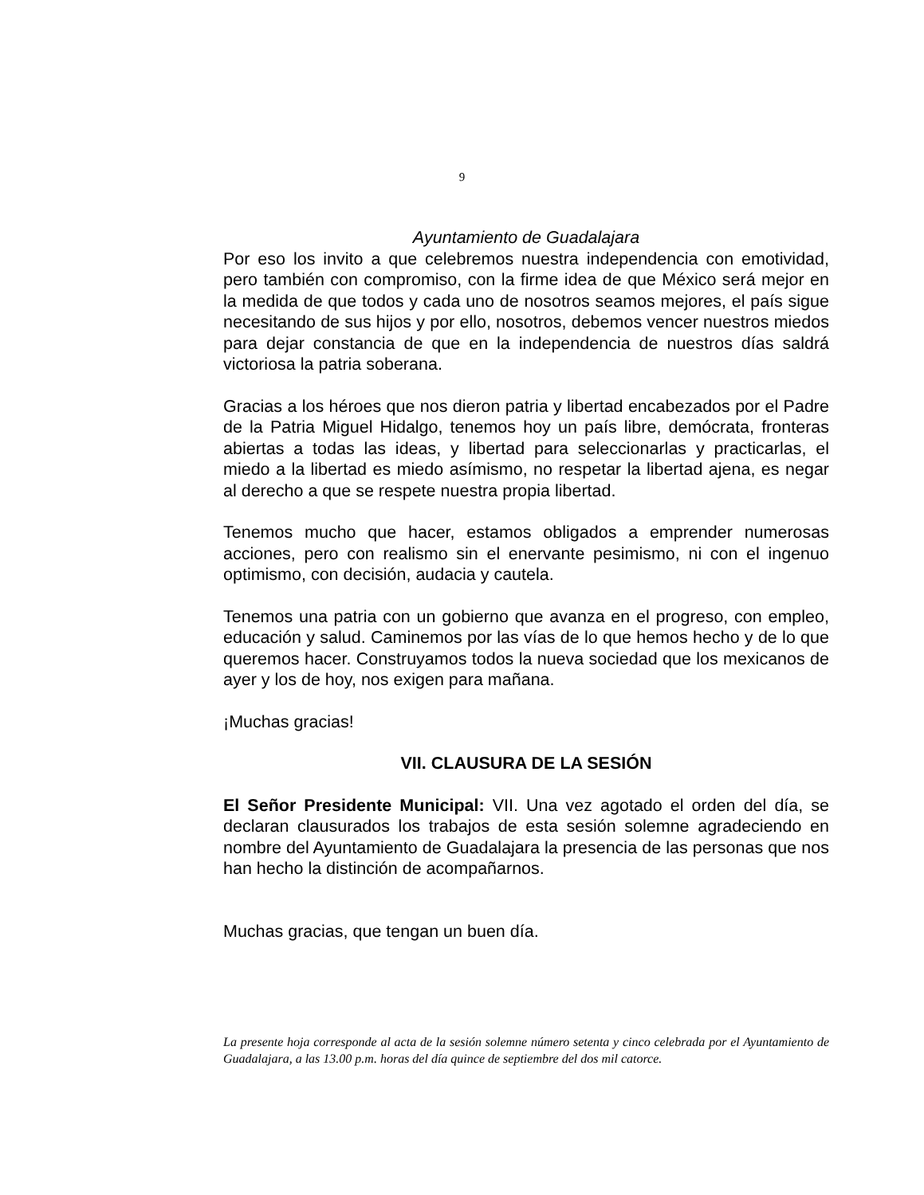9
Ayuntamiento de Guadalajara
Por eso los invito a que celebremos nuestra independencia con emotividad, pero también con compromiso, con la firme idea de que México será mejor en la medida de que todos y cada uno de nosotros seamos mejores, el país sigue necesitando de sus hijos y por ello, nosotros, debemos vencer nuestros miedos para dejar constancia de que en la independencia de nuestros días saldrá victoriosa la patria soberana.
Gracias a los héroes que nos dieron patria y libertad encabezados por el Padre de la Patria Miguel Hidalgo, tenemos hoy un país libre, demócrata, fronteras abiertas a todas las ideas, y libertad para seleccionarlas y practicarlas, el miedo a la libertad es miedo asímismo, no respetar la libertad ajena, es negar al derecho a que se respete nuestra propia libertad.
Tenemos mucho que hacer, estamos obligados a emprender numerosas acciones, pero con realismo sin el enervante pesimismo, ni con el ingenuo optimismo, con decisión, audacia y cautela.
Tenemos una patria con un gobierno que avanza en el progreso, con empleo, educación y salud. Caminemos por las vías de lo que hemos hecho y de lo que queremos hacer. Construyamos todos la nueva sociedad que los mexicanos de ayer y los de hoy, nos exigen para mañana.
¡Muchas gracias!
VII. CLAUSURA DE LA SESIÓN
El Señor Presidente Municipal: VII. Una vez agotado el orden del día, se declaran clausurados los trabajos de esta sesión solemne agradeciendo en nombre del Ayuntamiento de Guadalajara la presencia de las personas que nos han hecho la distinción de acompañarnos.
Muchas gracias, que tengan un buen día.
La presente hoja corresponde al acta de la sesión solemne número setenta y cinco celebrada por el Ayuntamiento de Guadalajara, a las 13.00 p.m. horas del día quince de septiembre del dos mil catorce.